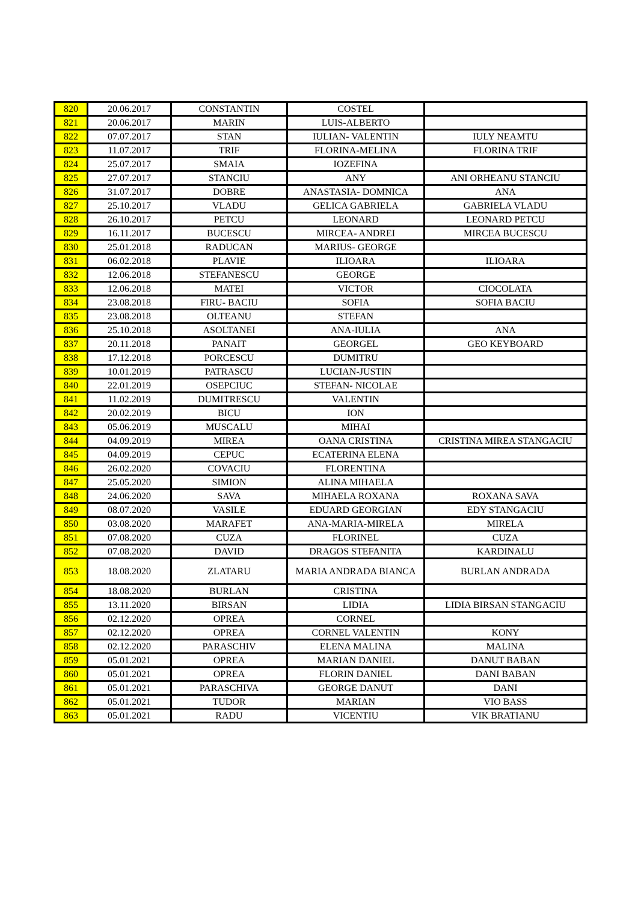| 820 | 20.06.2017 | CONSTANTIN | COSTEL | |
| 821 | 20.06.2017 | MARIN | LUIS-ALBERTO | |
| 822 | 07.07.2017 | STAN | IULIAN- VALENTIN | IULY NEAMTU |
| 823 | 11.07.2017 | TRIF | FLORINA-MELINA | FLORINA TRIF |
| 824 | 25.07.2017 | SMAIA | IOZEFINA | |
| 825 | 27.07.2017 | STANCIU | ANY | ANI ORHEANU STANCIU |
| 826 | 31.07.2017 | DOBRE | ANASTASIA- DOMNICA | ANA |
| 827 | 25.10.2017 | VLADU | GELICA GABRIELA | GABRIELA VLADU |
| 828 | 26.10.2017 | PETCU | LEONARD | LEONARD PETCU |
| 829 | 16.11.2017 | BUCESCU | MIRCEA- ANDREI | MIRCEA BUCESCU |
| 830 | 25.01.2018 | RADUCAN | MARIUS- GEORGE | |
| 831 | 06.02.2018 | PLAVIE | ILIOARA | ILIOARA |
| 832 | 12.06.2018 | STEFANESCU | GEORGE | |
| 833 | 12.06.2018 | MATEI | VICTOR | CIOCOLATA |
| 834 | 23.08.2018 | FIRU- BACIU | SOFIA | SOFIA BACIU |
| 835 | 23.08.2018 | OLTEANU | STEFAN | |
| 836 | 25.10.2018 | ASOLTANEI | ANA-IULIA | ANA |
| 837 | 20.11.2018 | PANAIT | GEORGEL | GEO KEYBOARD |
| 838 | 17.12.2018 | PORCESCU | DUMITRU | |
| 839 | 10.01.2019 | PATRASCU | LUCIAN-JUSTIN | |
| 840 | 22.01.2019 | OSEPCIUC | STEFAN- NICOLAE | |
| 841 | 11.02.2019 | DUMITRESCU | VALENTIN | |
| 842 | 20.02.2019 | BICU | ION | |
| 843 | 05.06.2019 | MUSCALU | MIHAI | |
| 844 | 04.09.2019 | MIREA | OANA CRISTINA | CRISTINA MIREA STANGACIU |
| 845 | 04.09.2019 | CEPUC | ECATERINA ELENA | |
| 846 | 26.02.2020 | COVACIU | FLORENTINA | |
| 847 | 25.05.2020 | SIMION | ALINA MIHAELA | |
| 848 | 24.06.2020 | SAVA | MIHAELA ROXANA | ROXANA SAVA |
| 849 | 08.07.2020 | VASILE | EDUARD GEORGIAN | EDY STANGACIU |
| 850 | 03.08.2020 | MARAFET | ANA-MARIA-MIRELA | MIRELA |
| 851 | 07.08.2020 | CUZA | FLORINEL | CUZA |
| 852 | 07.08.2020 | DAVID | DRAGOS STEFANITA | KARDINALU |
| 853 | 18.08.2020 | ZLATARU | MARIA ANDRADA BIANCA | BURLAN ANDRADA |
| 854 | 18.08.2020 | BURLAN | CRISTINA | |
| 855 | 13.11.2020 | BIRSAN | LIDIA | LIDIA BIRSAN STANGACIU |
| 856 | 02.12.2020 | OPREA | CORNEL | |
| 857 | 02.12.2020 | OPREA | CORNEL VALENTIN | KONY |
| 858 | 02.12.2020 | PARASCHIV | ELENA MALINA | MALINA |
| 859 | 05.01.2021 | OPREA | MARIAN DANIEL | DANUT BABAN |
| 860 | 05.01.2021 | OPREA | FLORIN DANIEL | DANI BABAN |
| 861 | 05.01.2021 | PARASCHIVA | GEORGE DANUT | DANI |
| 862 | 05.01.2021 | TUDOR | MARIAN | VIO BASS |
| 863 | 05.01.2021 | RADU | VICENTIU | VIK BRATIANU |